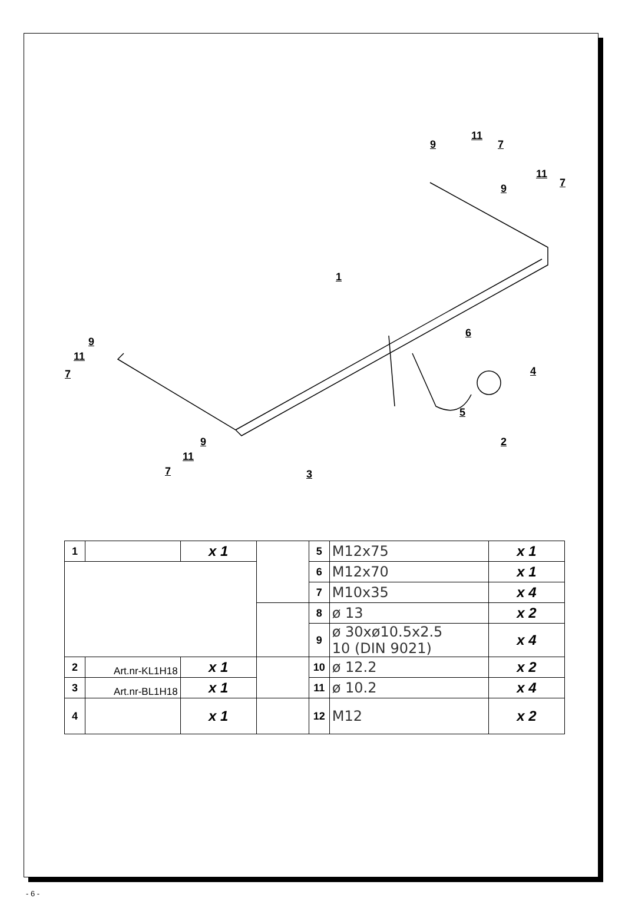1
2
3
4
5
6
7
9
11
9
11
7
9
11
7
9
11
7
| 1 | | x 1 | | 5 | M12x75 | x 1 |
| | | | | 6 | M12x70 | x 1 |
| | | | | 7 | M10x35 | x 4 |
| | | | | 8 | ø 13 | x 2 |
| | | | | 9 | ø 30xø10.5x2.5 10 (DIN 9021) | x 4 |
| 2 | Art.nr-KL1H18 | x 1 | | 10 | ø 12.2 | x 2 |
| 3 | Art.nr-BL1H18 | x 1 | | 11 | ø 10.2 | x 4 |
| 4 | | x 1 | | 12 | M12 | x 2 |
- 6 -